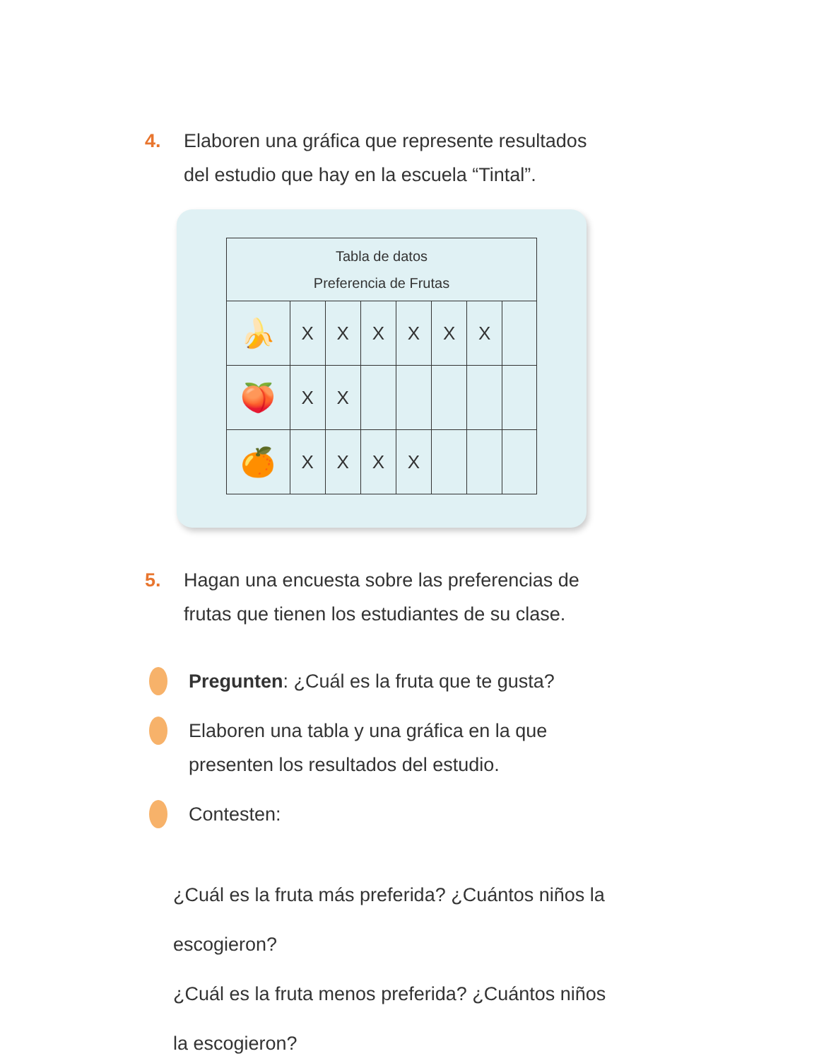4. Elaboren una gráfica que represente resultados del estudio que hay en la escuela “Tintal”.
| Tabla de datos Preferencia de Frutas | | | | | | | |
| --- | --- | --- | --- | --- | --- | --- | --- |
| 🍌 | X | X | X | X | X | X | |
| 🍑 | X | X | | | | | |
| 🍊 | X | X | X | X | | | |
5. Hagan una encuesta sobre las preferencias de frutas que tienen los estudiantes de su clase.
Pregunten: ¿Cuál es la fruta que te gusta?
Elaboren una tabla y una gráfica en la que presenten los resultados del estudio.
Contesten:
¿Cuál es la fruta más preferida? ¿Cuántos niños la escogieron?
¿Cuál es la fruta menos preferida? ¿Cuántos niños la escogieron?